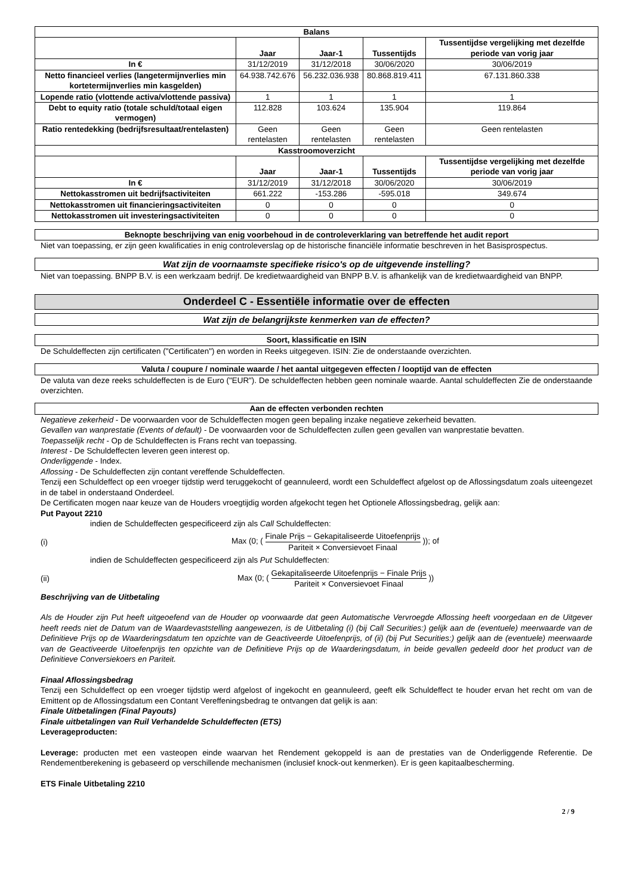| Balans | | | | |
| --- | --- | --- | --- | --- |
| | Jaar | Jaar-1 | Tussentijds | Tussentijdse vergelijking met dezelfde periode van vorig jaar |
| In € | 31/12/2019 | 31/12/2018 | 30/06/2020 | 30/06/2019 |
| Netto financieel verlies (langetermijnverlies min kortetermijnverlies min kasgelden) | 64.938.742.676 | 56.232.036.938 | 80.868.819.411 | 67.131.860.338 |
| Lopende ratio (vlottende activa/vlottende passiva) | 1 | 1 | 1 | 1 |
| Debt to equity ratio (totale schuld/totaal eigen vermogen) | 112.828 | 103.624 | 135.904 | 119.864 |
| Ratio rentedekking (bedrijfsresultaat/rentelasten) | Geen rentelasten | Geen rentelasten | Geen rentelasten | Geen rentelasten |
| Kasstroomoverzicht | | | | |
| | Jaar | Jaar-1 | Tussentijds | Tussentijdse vergelijking met dezelfde periode van vorig jaar |
| In € | 31/12/2019 | 31/12/2018 | 30/06/2020 | 30/06/2019 |
| Nettokasstromen uit bedrijfsactiviteiten | 661.222 | -153.286 | -595.018 | 349.674 |
| Nettokasstromen uit financieringsactiviteiten | 0 | 0 | 0 | 0 |
| Nettokasstromen uit investeringsactiviteiten | 0 | 0 | 0 | 0 |
Beknopte beschrijving van enig voorbehoud in de controleverklaring van betreffende het audit report
Niet van toepassing, er zijn geen kwalificaties in enig controleverslag op de historische financiële informatie beschreven in het Basisprospectus.
Wat zijn de voornaamste specifieke risico's op de uitgevende instelling?
Niet van toepassing. BNPP B.V. is een werkzaam bedrijf. De kredietwaardigheid van BNPP B.V. is afhankelijk van de kredietwaardigheid van BNPP.
Onderdeel C - Essentiële informatie over de effecten
Wat zijn de belangrijkste kenmerken van de effecten?
Soort, klassificatie en ISIN
De Schuldeffecten zijn certificaten ("Certificaten") en worden in Reeks uitgegeven. ISIN: Zie de onderstaande overzichten.
Valuta / coupure / nominale waarde / het aantal uitgegeven effecten / looptijd van de effecten
De valuta van deze reeks schuldeffecten is de Euro ("EUR"). De schuldeffecten hebben geen nominale waarde. Aantal schuldeffecten Zie de onderstaande overzichten.
Aan de effecten verbonden rechten
Negatieve zekerheid - De voorwaarden voor de Schuldeffecten mogen geen bepaling inzake negatieve zekerheid bevatten.
Gevallen van wanprestatie (Events of default) - De voorwaarden voor de Schuldeffecten zullen geen gevallen van wanprestatie bevatten.
Toepasselijk recht - Op de Schuldeffecten is Frans recht van toepassing.
Interest - De Schuldeffecten leveren geen interest op.
Onderliggende - Index.
Aflossing - De Schuldeffecten zijn contant vereffende Schuldeffecten.
Tenzij een Schuldeffect op een vroeger tijdstip werd teruggekocht of geannuleerd, wordt een Schuldeffect afgelost op de Aflossingsdatum zoals uiteengezet in de tabel in onderstaand Onderdeel.
De Certificaten mogen naar keuze van de Houders vroegtijdig worden afgekocht tegen het Optionele Aflossingsbedrag, gelijk aan:
Put Payout 2210
indien de Schuldeffecten gespecificeerd zijn als Call Schuldeffecten:
(i) Max (0; ( Finale Prijs − Gekapitaliseerde Uitoefenprijs Pariteit × Conversievoet Finaal )); of
indien de Schuldeffecten gespecificeerd zijn als Put Schuldeffecten:
(ii) Max (0; ( Gekapitaliseerde Uitoefenprijs − Finale Prijs Pariteit × Conversievoet Finaal ))
Beschrijving van de Uitbetaling
Als de Houder zijn Put heeft uitgeoefend van de Houder op voorwaarde dat geen Automatische Vervroegde Aflossing heeft voorgedaan en de Uitgever heeft reeds niet de Datum van de Waardevaststelling aangewezen, is de Uitbetaling (i) (bij Call Securities:) gelijk aan de (eventuele) meerwaarde van de Definitieve Prijs op de Waarderingsdatum ten opzichte van de Geactiveerde Uitoefenprijs, of (ii) (bij Put Securities:) gelijk aan de (eventuele) meerwaarde van de Geactiveerde Uitoefenprijs ten opzichte van de Definitieve Prijs op de Waarderingsdatum, in beide gevallen gedeeld door het product van de Definitieve Conversiekoers en Pariteit.
Finaal Aflossingsbedrag
Tenzij een Schuldeffect op een vroeger tijdstip werd afgelost of ingekocht en geannuleerd, geeft elk Schuldeffect te houder ervan het recht om van de Emittent op de Aflossingsdatum een Contant Vereffeningsbedrag te ontvangen dat gelijk is aan:
Finale Uitbetalingen (Final Payouts)
Finale uitbetalingen van Ruil Verhandelde Schuldeffecten (ETS)
Leverageproducten:
Leverage: producten met een vasteopen einde waarvan het Rendement gekoppeld is aan de prestaties van de Onderliggende Referentie. De Rendementberekening is gebaseerd op verschillende mechanismen (inclusief knock-out kenmerken). Er is geen kapitaalbescherming.
ETS Finale Uitbetaling 2210
2 / 9